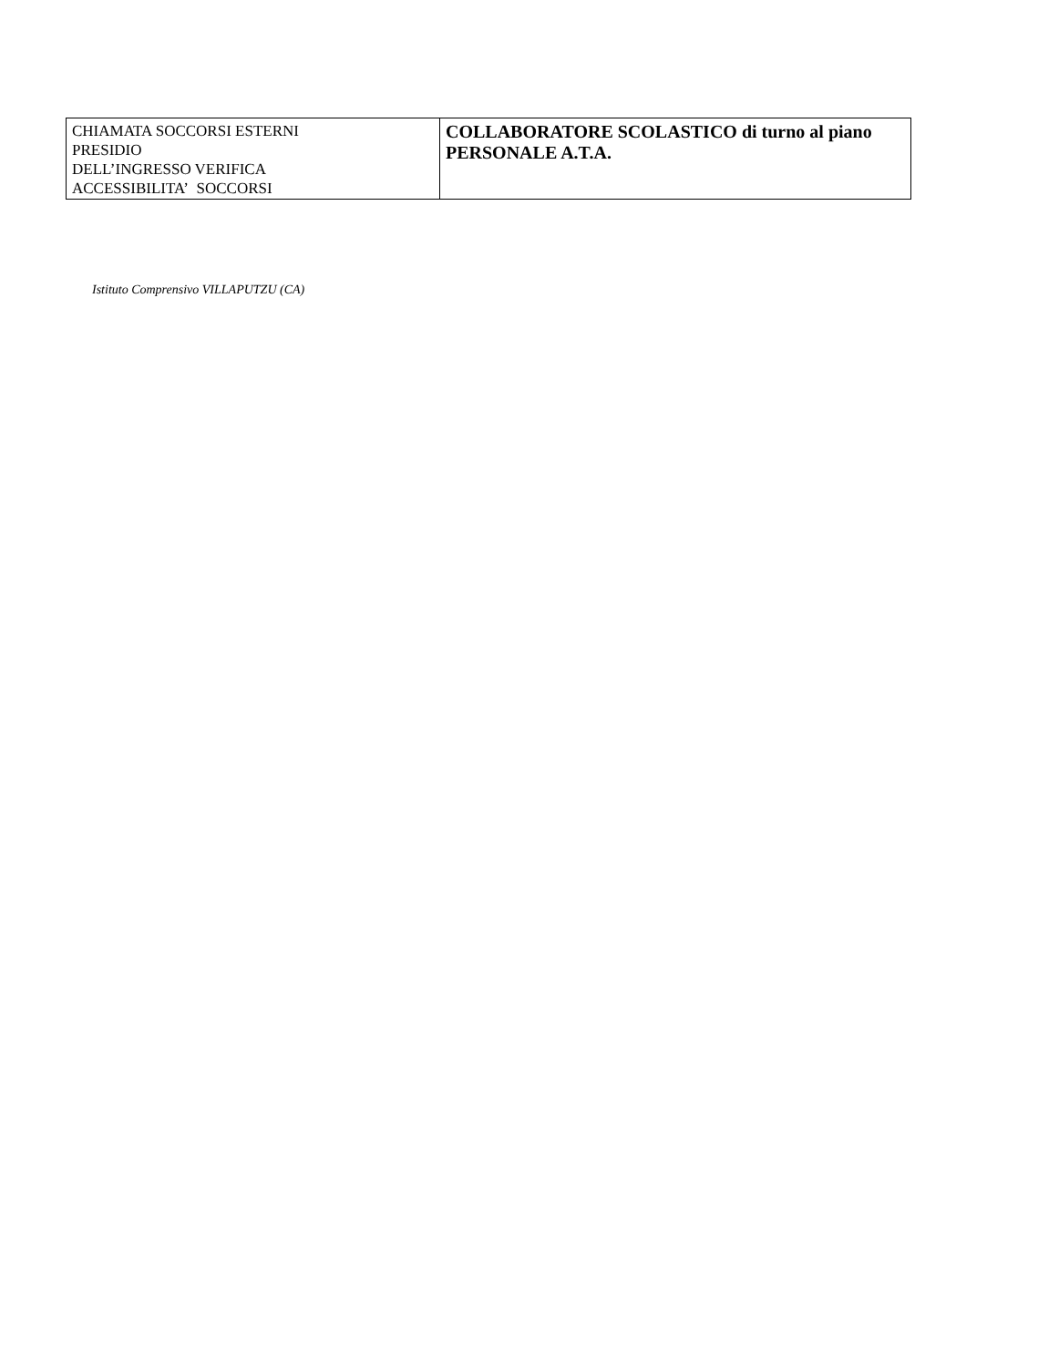| CHIAMATA SOCCORSI ESTERNI PRESIDIO DELL’INGRESSO VERIFICA ACCESSIBILITA’ SOCCORSI | COLLABORATORE SCOLASTICO di turno al piano PERSONALE A.T.A. |
Istituto Comprensivo VILLAPUTZU (CA)